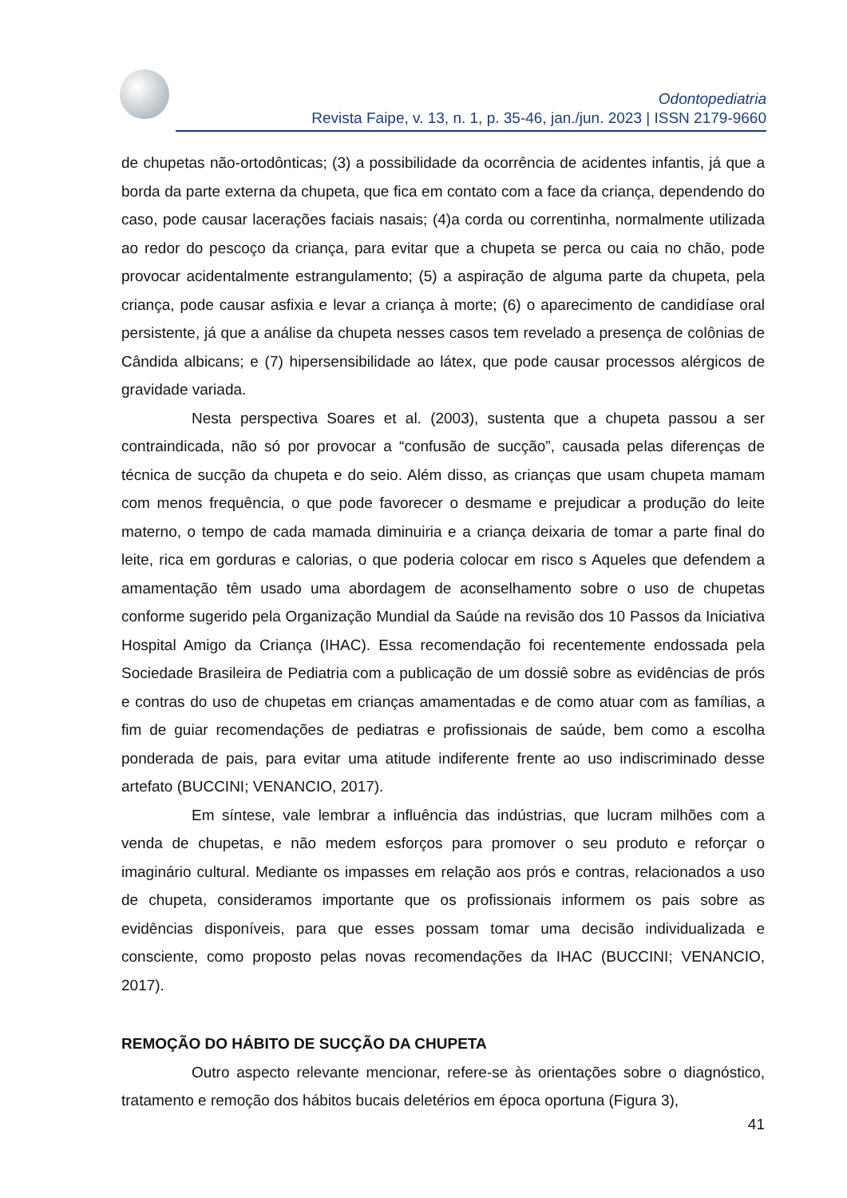Odontopediatria
Revista Faipe, v. 13, n. 1, p. 35-46, jan./jun. 2023 | ISSN 2179-9660
de chupetas não-ortodônticas; (3) a possibilidade da ocorrência de acidentes infantis, já que a borda da parte externa da chupeta, que fica em contato com a face da criança, dependendo do caso, pode causar lacerações faciais nasais; (4)a corda ou correntinha, normalmente utilizada ao redor do pescoço da criança, para evitar que a chupeta se perca ou caia no chão, pode provocar acidentalmente estrangulamento; (5) a aspiração de alguma parte da chupeta, pela criança, pode causar asfixia e levar a criança à morte; (6) o aparecimento de candidíase oral persistente, já que a análise da chupeta nesses casos tem revelado a presença de colônias de Cândida albicans; e (7) hipersensibilidade ao látex, que pode causar processos alérgicos de gravidade variada.
Nesta perspectiva Soares et al. (2003), sustenta que a chupeta passou a ser contraindicada, não só por provocar a “confusão de sucção”, causada pelas diferenças de técnica de sucção da chupeta e do seio. Além disso, as crianças que usam chupeta mamam com menos frequência, o que pode favorecer o desmame e prejudicar a produção do leite materno, o tempo de cada mamada diminuiria e a criança deixaria de tomar a parte final do leite, rica em gorduras e calorias, o que poderia colocar em risco s Aqueles que defendem a amamentação têm usado uma abordagem de aconselhamento sobre o uso de chupetas conforme sugerido pela Organização Mundial da Saúde na revisão dos 10 Passos da Iniciativa Hospital Amigo da Criança (IHAC). Essa recomendação foi recentemente endossada pela Sociedade Brasileira de Pediatria com a publicação de um dossiê sobre as evidências de prós e contras do uso de chupetas em crianças amamentadas e de como atuar com as famílias, a fim de guiar recomendações de pediatras e profissionais de saúde, bem como a escolha ponderada de pais, para evitar uma atitude indiferente frente ao uso indiscriminado desse artefato (BUCCINI; VENANCIO, 2017).
Em síntese, vale lembrar a influência das indústrias, que lucram milhões com a venda de chupetas, e não medem esforços para promover o seu produto e reforçar o imaginário cultural. Mediante os impasses em relação aos prós e contras, relacionados a uso de chupeta, consideramos importante que os profissionais informem os pais sobre as evidências disponíveis, para que esses possam tomar uma decisão individualizada e consciente, como proposto pelas novas recomendações da IHAC (BUCCINI; VENANCIO, 2017).
REMOÇÃO DO HÁBITO DE SUCÇÃO DA CHUPETA
Outro aspecto relevante mencionar, refere-se às orientações sobre o diagnóstico, tratamento e remoção dos hábitos bucais deletérios em época oportuna (Figura 3),
41